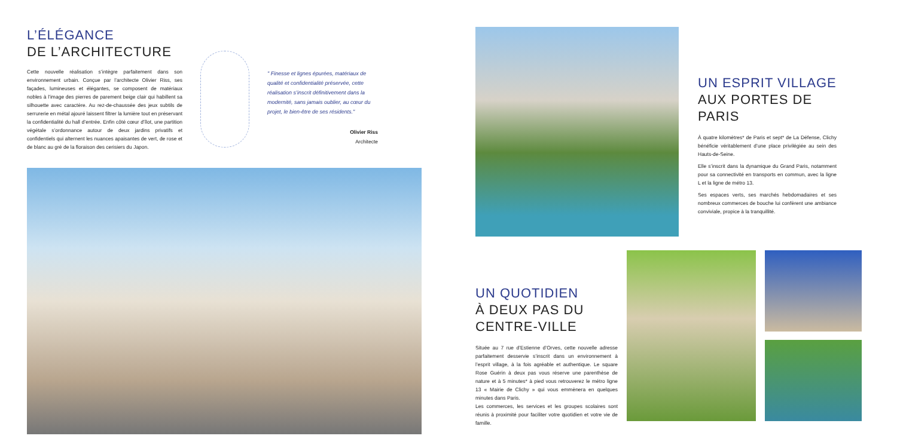L’ÉLÉGANCE
DE L’ARCHITECTURE
Cette nouvelle réalisation s’intègre parfaitement dans son environnement urbain. Conçue par l’architecte Olivier Riss, ses façades, lumineuses et élégantes, se composent de matériaux nobles à l’image des pierres de parement beige clair qui habillent sa silhouette avec caractère. Au rez-de-chaussée des jeux subtils de serrurerie en métal ajouré laissent filtrer la lumière tout en préservant la confidentialité du hall d’entrée. Enfin côté cœur d’îlot, une partition végétale s’ordonnance autour de deux jardins privatifs et confidentiels qui alternent les nuances apaisantes de vert, de rose et de blanc au gré de la floraison des cerisiers du Japon.
" Finesse et lignes épurées, matériaux de qualité et confidentialité préservée, cette réalisation s’inscrit définitivement dans la modernité, sans jamais oublier, au cœur du projet, le bien-être de ses résidents."
Olivier Riss
Architecte
UN ESPRIT VILLAGE
AUX PORTES DE PARIS
À quatre kilomètres* de Paris et sept* de La Défense, Clichy bénéficie véritablement d’une place privilégiée au sein des Hauts-de-Seine.
Elle s’inscrit dans la dynamique du Grand Paris, notamment pour sa connectivité en transports en commun, avec la ligne L et la ligne de métro 13.
Ses espaces verts, ses marchés hebdomadaires et ses nombreux commerces de bouche lui confèrent une ambiance conviviale, propice à la tranquillité.
UN QUOTIDIEN
À DEUX PAS DU CENTRE-VILLE
Située au 7 rue d’Estienne d’Orves, cette nouvelle adresse parfaitement desservie s’inscrit dans un environnement à l’esprit village, à la fois agréable et authentique. Le square Rose Guérin à deux pas vous réserve une parenthèse de nature et à 5 minutes* à pied vous retrouverez le métro ligne 13 « Mairie de Clichy » qui vous emmènera en quelques minutes dans Paris.
Les commerces, les services et les groupes scolaires sont réunis à proximité pour faciliter votre quotidien et votre vie de famille.